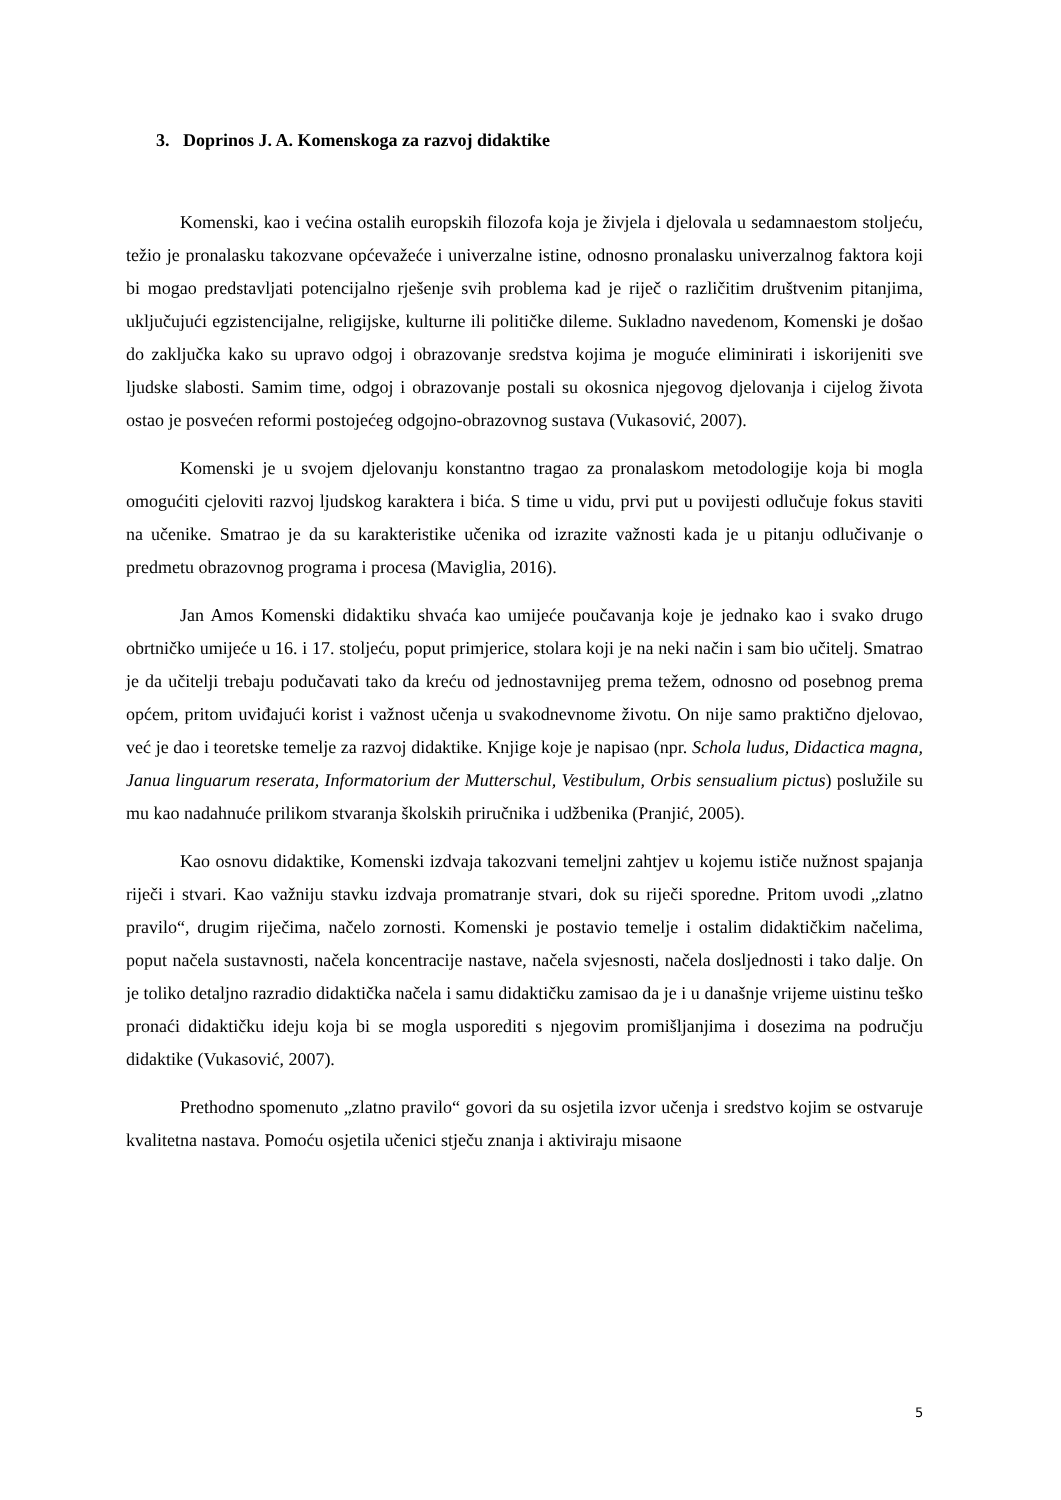3. Doprinos J. A. Komenskoga za razvoj didaktike
Komenski, kao i većina ostalih europskih filozofa koja je živjela i djelovala u sedamnaestom stoljeću, težio je pronalasku takozvane općevažeće i univerzalne istine, odnosno pronalasku univerzalnog faktora koji bi mogao predstavljati potencijalno rješenje svih problema kad je riječ o različitim društvenim pitanjima, uključujući egzistencijalne, religijske, kulturne ili političke dileme. Sukladno navedenom, Komenski je došao do zaključka kako su upravo odgoj i obrazovanje sredstva kojima je moguće eliminirati i iskorijeniti sve ljudske slabosti. Samim time, odgoj i obrazovanje postali su okosnica njegovog djelovanja i cijelog života ostao je posvećen reformi postojećeg odgojno-obrazovnog sustava (Vukasović, 2007).
Komenski je u svojem djelovanju konstantno tragao za pronalaskom metodologije koja bi mogla omogućiti cjeloviti razvoj ljudskog karaktera i bića. S time u vidu, prvi put u povijesti odlučuje fokus staviti na učenike. Smatrao je da su karakteristike učenika od izrazite važnosti kada je u pitanju odlučivanje o predmetu obrazovnog programa i procesa (Maviglia, 2016).
Jan Amos Komenski didaktiku shvaća kao umijeće poučavanja koje je jednako kao i svako drugo obrtničko umijeće u 16. i 17. stoljeću, poput primjerice, stolara koji je na neki način i sam bio učitelj. Smatrao je da učitelji trebaju podučavati tako da kreću od jednostavnijeg prema težem, odnosno od posebnog prema općem, pritom uviđajući korist i važnost učenja u svakodnevnome životu. On nije samo praktično djelovao, već je dao i teoretske temelje za razvoj didaktike. Knjige koje je napisao (npr. Schola ludus, Didactica magna, Janua linguarum reserata, Informatorium der Mutterschul, Vestibulum, Orbis sensualium pictus) poslužile su mu kao nadahnuće prilikom stvaranja školskih priručnika i udžbenika (Pranjić, 2005).
Kao osnovu didaktike, Komenski izdvaja takozvani temeljni zahtjev u kojemu ističe nužnost spajanja riječi i stvari. Kao važniju stavku izdvaja promatranje stvari, dok su riječi sporedne. Pritom uvodi „zlatno pravilo“, drugim riječima, načelo zornosti. Komenski je postavio temelje i ostalim didaktičkim načelima, poput načela sustavnosti, načela koncentracije nastave, načela svjesnosti, načela dosljednosti i tako dalje. On je toliko detaljno razradio didaktička načela i samu didaktičku zamisao da je i u današnje vrijeme uistinu teško pronaći didaktičku ideju koja bi se mogla usporediti s njegovim promišljanjima i dosezima na području didaktike (Vukasović, 2007).
Prethodno spomenuto „zlatno pravilo“ govori da su osjetila izvor učenja i sredstvo kojim se ostvaruje kvalitetna nastava. Pomoću osjetila učenici stječu znanja i aktiviraju misaone
5